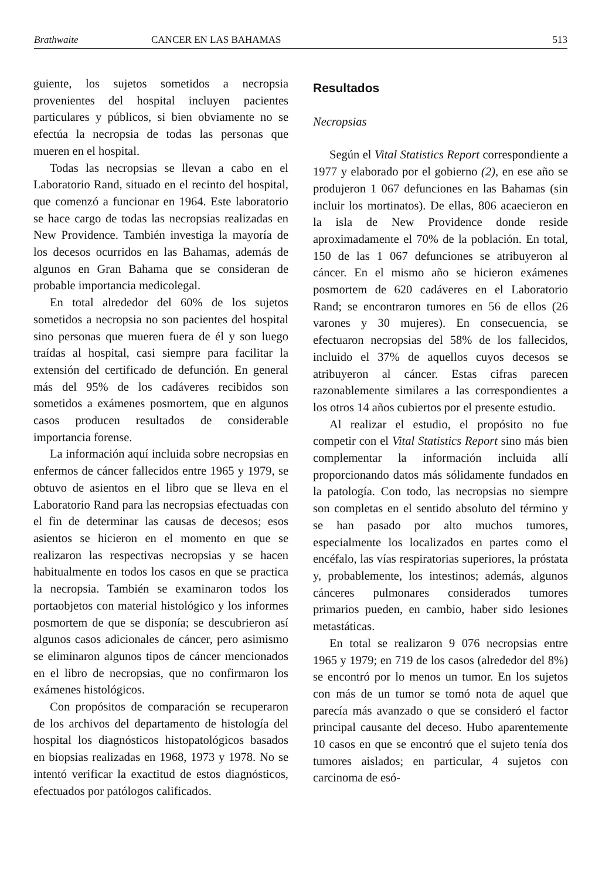Brathwaite CANCER EN LAS BAHAMAS 513
guiente, los sujetos sometidos a necropsia provenientes del hospital incluyen pacientes particulares y públicos, si bien obviamente no se efectúa la necropsia de todas las personas que mueren en el hospital.
Todas las necropsias se llevan a cabo en el Laboratorio Rand, situado en el recinto del hospital, que comenzó a funcionar en 1964. Este laboratorio se hace cargo de todas las necropsias realizadas en New Providence. También investiga la mayoría de los decesos ocurridos en las Bahamas, además de algunos en Gran Bahama que se consideran de probable importancia medicolegal.
En total alrededor del 60% de los sujetos sometidos a necropsia no son pacientes del hospital sino personas que mueren fuera de él y son luego traídas al hospital, casi siempre para facilitar la extensión del certificado de defunción. En general más del 95% de los cadáveres recibidos son sometidos a exámenes posmortem, que en algunos casos producen resultados de considerable importancia forense.
La información aquí incluida sobre necropsias en enfermos de cáncer fallecidos entre 1965 y 1979, se obtuvo de asientos en el libro que se lleva en el Laboratorio Rand para las necropsias efectuadas con el fin de determinar las causas de decesos; esos asientos se hicieron en el momento en que se realizaron las respectivas necropsias y se hacen habitualmente en todos los casos en que se practica la necropsia. También se examinaron todos los portaobjetos con material histológico y los informes posmortem de que se disponía; se descubrieron así algunos casos adicionales de cáncer, pero asimismo se eliminaron algunos tipos de cáncer mencionados en el libro de necropsias, que no confirmaron los exámenes histológicos.
Con propósitos de comparación se recuperaron de los archivos del departamento de histología del hospital los diagnósticos histopatológicos basados en biopsias realizadas en 1968, 1973 y 1978. No se intentó verificar la exactitud de estos diagnósticos, efectuados por patólogos calificados.
Resultados
Necropsias
Según el Vital Statistics Report correspondiente a 1977 y elaborado por el gobierno (2), en ese año se produjeron 1 067 defunciones en las Bahamas (sin incluir los mortinatos). De ellas, 806 acaecieron en la isla de New Providence donde reside aproximadamente el 70% de la población. En total, 150 de las 1 067 defunciones se atribuyeron al cáncer. En el mismo año se hicieron exámenes posmortem de 620 cadáveres en el Laboratorio Rand; se encontraron tumores en 56 de ellos (26 varones y 30 mujeres). En consecuencia, se efectuaron necropsias del 58% de los fallecidos, incluido el 37% de aquellos cuyos decesos se atribuyeron al cáncer. Estas cifras parecen razonablemente similares a las correspondientes a los otros 14 años cubiertos por el presente estudio.
Al realizar el estudio, el propósito no fue competir con el Vital Statistics Report sino más bien complementar la información incluida allí proporcionando datos más sólidamente fundados en la patología. Con todo, las necropsias no siempre son completas en el sentido absoluto del término y se han pasado por alto muchos tumores, especialmente los localizados en partes como el encéfalo, las vías respiratorias superiores, la próstata y, probablemente, los intestinos; además, algunos cánceres pulmonares considerados tumores primarios pueden, en cambio, haber sido lesiones metastáticas.
En total se realizaron 9 076 necropsias entre 1965 y 1979; en 719 de los casos (alrededor del 8%) se encontró por lo menos un tumor. En los sujetos con más de un tumor se tomó nota de aquel que parecía más avanzado o que se consideró el factor principal causante del deceso. Hubo aparentemente 10 casos en que se encontró que el sujeto tenía dos tumores aislados; en particular, 4 sujetos con carcinoma de esó-